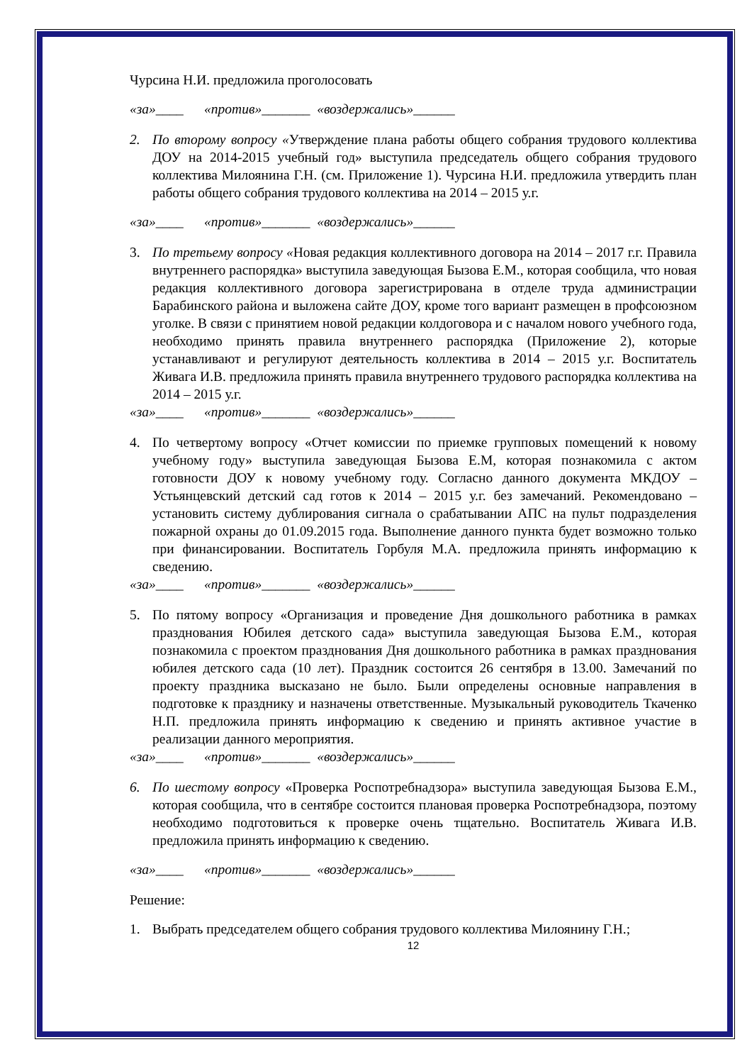Чурсина Н.И. предложила проголосовать
«за»____ «против»_______ «воздержались»______
2. По второму вопросу «Утверждение плана работы общего собрания трудового коллектива ДОУ на 2014-2015 учебный год» выступила председатель общего собрания трудового коллектива Милоянина Г.Н. (см. Приложение 1). Чурсина Н.И. предложила утвердить план работы общего собрания трудового коллектива на 2014 – 2015 у.г.
«за»____ «против»_______ «воздержались»______
3. По третьему вопросу «Новая редакция коллективного договора на 2014 – 2017 г.г. Правила внутреннего распорядка» выступила заведующая Бызова Е.М., которая сообщила, что новая редакция коллективного договора зарегистрирована в отделе труда администрации Барабинского района и выложена сайте ДОУ, кроме того вариант размещен в профсоюзном уголке. В связи с принятием новой редакции колдоговора и с началом нового учебного года, необходимо принять правила внутреннего распорядка (Приложение 2), которые устанавливают и регулируют деятельность коллектива в 2014 – 2015 у.г. Воспитатель Живага И.В. предложила принять правила внутреннего трудового распорядка коллектива на 2014 – 2015 у.г.
«за»____ «против»_______ «воздержались»______
4. По четвертому вопросу «Отчет комиссии по приемке групповых помещений к новому учебному году» выступила заведующая Бызова Е.М, которая познакомила с актом готовности ДОУ к новому учебному году. Согласно данного документа МКДОУ – Устьянцевский детский сад готов к 2014 – 2015 у.г. без замечаний. Рекомендовано – установить систему дублирования сигнала о срабатывании АПС на пульт подразделения пожарной охраны до 01.09.2015 года. Выполнение данного пункта будет возможно только при финансировании. Воспитатель Горбуля М.А. предложила принять информацию к сведению.
«за»____ «против»_______ «воздержались»______
5. По пятому вопросу «Организация и проведение Дня дошкольного работника в рамках празднования Юбилея детского сада» выступила заведующая Бызова Е.М., которая познакомила с проектом празднования Дня дошкольного работника в рамках празднования юбилея детского сада (10 лет). Праздник состоится 26 сентября в 13.00. Замечаний по проекту праздника высказано не было. Были определены основные направления в подготовке к празднику и назначены ответственные. Музыкальный руководитель Ткаченко Н.П. предложила принять информацию к сведению и принять активное участие в реализации данного мероприятия.
«за»____ «против»_______ «воздержались»______
6. По шестому вопросу «Проверка Роспотребнадзора» выступила заведующая Бызова Е.М., которая сообщила, что в сентябре состоится плановая проверка Роспотребнадзора, поэтому необходимо подготовиться к проверке очень тщательно. Воспитатель Живага И.В. предложила принять информацию к сведению.
«за»____ «против»_______ «воздержались»______
Решение:
1. Выбрать председателем общего собрания трудового коллектива Милоянину Г.Н.;
12